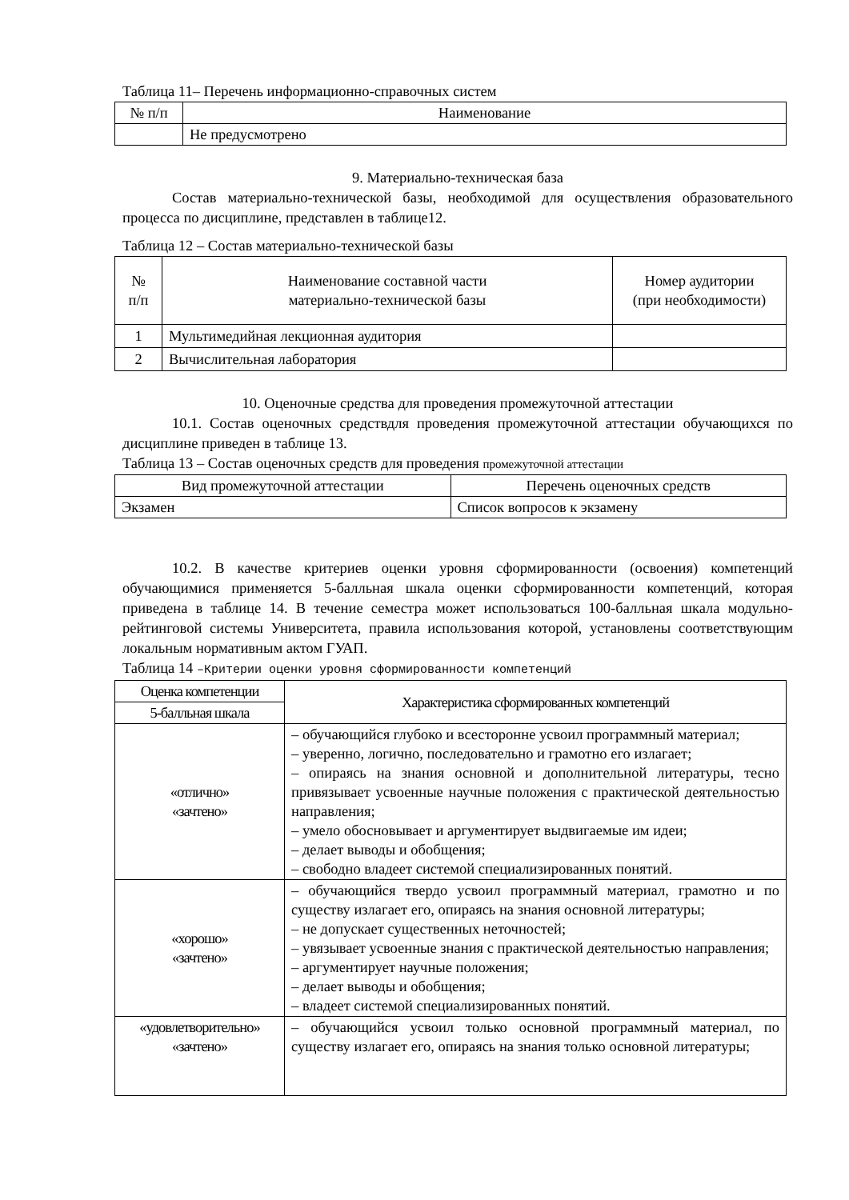Таблица 11– Перечень информационно-справочных систем
| № п/п | Наименование |
| --- | --- |
| | Не предусмотрено |
9. Материально-техническая база
Состав материально-технической базы, необходимой для осуществления образовательного процесса по дисциплине, представлен в таблице12.
Таблица 12 – Состав материально-технической базы
| № п/п | Наименование составной части материально-технической базы | Номер аудитории (при необходимости) |
| --- | --- | --- |
| 1 | Мультимедийная лекционная аудитория | |
| 2 | Вычислительная лаборатория | |
10. Оценочные средства для проведения промежуточной аттестации
10.1. Состав оценочных средствдля проведения промежуточной аттестации обучающихся по дисциплине приведен в таблице 13.
Таблица 13 – Состав оценочных средств для проведения промежуточной аттестации
| Вид промежуточной аттестации | Перечень оценочных средств |
| --- | --- |
| Экзамен | Список вопросов к экзамену |
10.2. В качестве критериев оценки уровня сформированности (освоения) компетенций обучающимися применяется 5-балльная шкала оценки сформированности компетенций, которая приведена в таблице 14. В течение семестра может использоваться 100-балльная шкала модульно-рейтинговой системы Университета, правила использования которой, установлены соответствующим локальным нормативным актом ГУАП.
Таблица 14 –Критерии оценки уровня сформированности компетенций
| Оценка компетенции | Характеристика сформированных компетенций |
| --- | --- |
| 5-балльная шкала | |
| «отлично» «зачтено» | – обучающийся глубоко и всесторонне усвоил программный материал; – уверенно, логично, последовательно и грамотно его излагает; – опираясь на знания основной и дополнительной литературы, тесно привязывает усвоенные научные положения с практической деятельностью направления; – умело обосновывает и аргументирует выдвигаемые им идеи; – делает выводы и обобщения; – свободно владеет системой специализированных понятий. |
| «хорошо» «зачтено» | – обучающийся твердо усвоил программный материал, грамотно и по существу излагает его, опираясь на знания основной литературы; – не допускает существенных неточностей; – увязывает усвоенные знания с практической деятельностью направления; – аргументирует научные положения; – делает выводы и обобщения; – владеет системой специализированных понятий. |
| «удовлетворительно» «зачтено» | – обучающийся усвоил только основной программный материал, по существу излагает его, опираясь на знания только основной литературы; |